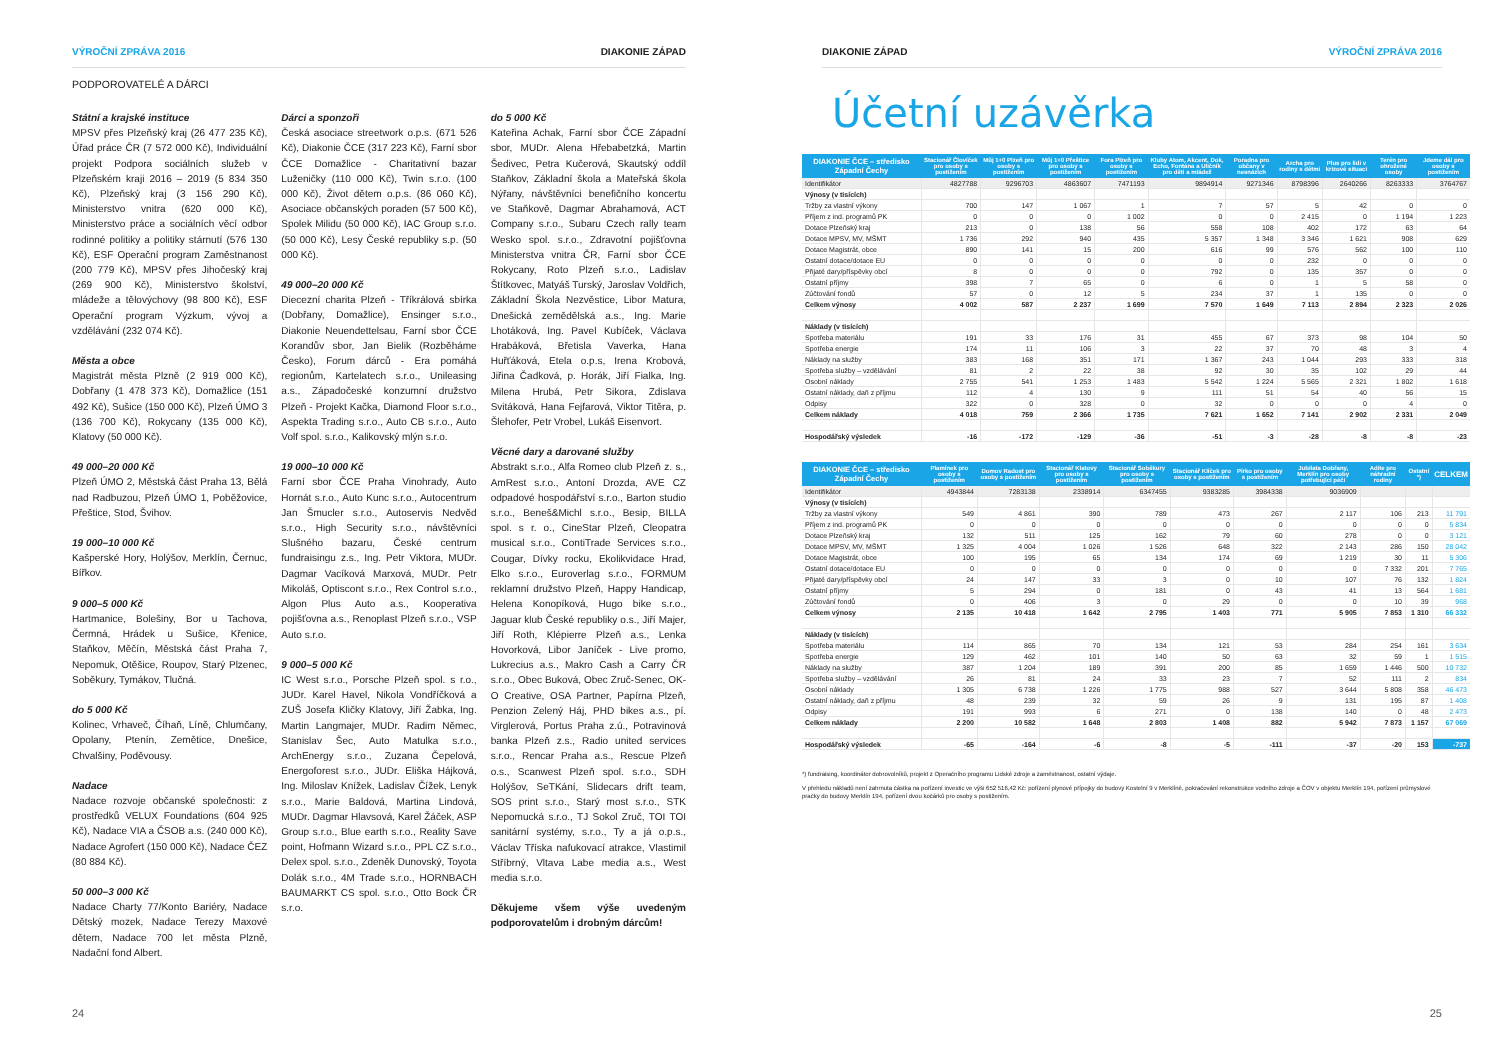VÝROČNÍ ZPRÁVA 2016 DIAKONIE ZÁPAD
PODPOROVATELÉ A DÁRCI
Státní a krajské instituce
MPSV přes Plzeňský kraj (26 477 235 Kč), Úřad práce ČR (7 572 000 Kč), Individuální projekt Podpora sociálních služeb v Plzeňském kraji 2016 – 2019 (5 834 350 Kč), Plzeňský kraj (3 156 290 Kč), Ministerstvo vnitra (620 000 Kč), Ministerstvo práce a sociálních věcí odbor rodinné politiky a politiky stárnutí (576 130 Kč), ESF Operační program Zaměstnanost (200 779 Kč), MPSV přes Jihočeský kraj (269 900 Kč), Ministerstvo školství, mládeže a tělovýchovy (98 800 Kč), ESF Operační program Výzkum, vývoj a vzdělávání (232 074 Kč).
Města a obce
Magistrát města Plzně (2 919 000 Kč), Dobřany (1 478 373 Kč), Domažlice (151 492 Kč), Sušice (150 000 Kč), Plzeň ÚMO 3 (136 700 Kč), Rokycany (135 000 Kč), Klatovy (50 000 Kč).
49 000–20 000 Kč
Plzeň ÚMO 2, Městská část Praha 13, Bělá nad Radbuzou, Plzeň ÚMO 1, Poběžovice, Přeštice, Stod, Švihov.
19 000–10 000 Kč
Kašperské Hory, Holýšov, Merklín, Černuc, Bířkov.
9 000–5 000 Kč
Hartmanice, Bolešiny, Bor u Tachova, Čermná, Hrádek u Sušice, Křenice, Staňkov, Měčín, Městská část Praha 7, Nepomuk, Otěšice, Roupov, Starý Plzenec, Soběkury, Tymákov, Tlučná.
do 5 000 Kč
Kolinec, Vrhaveč, Číhaň, Líně, Chlumčany, Opolany, Ptenín, Zemětice, Dnešice, Chvalšiny, Poděvousy.
Nadace
Nadace rozvoje občanské společnosti: z prostředků VELUX Foundations (604 925 Kč), Nadace VIA a ČSOB a.s. (240 000 Kč), Nadace Agrofert (150 000 Kč), Nadace ČEZ (80 884 Kč).
50 000–3 000 Kč
Nadace Charty 77/Konto Bariéry, Nadace Dětský mozek, Nadace Terezy Maxové dětem, Nadace 700 let města Plzně, Nadační fond Albert.
Dárci a sponzoři
Česká asociace streetwork o.p.s. (671 526 Kč), Diakonie ČCE (317 223 Kč), Farní sbor ČCE Domažlice - Charitativní bazar Luženičky (110 000 Kč), Twin s.r.o. (100 000 Kč), Život dětem o.p.s. (86 060 Kč), Asociace občanských poraden (57 500 Kč), Spolek Milidu (50 000 Kč), IAC Group s.r.o. (50 000 Kč), Lesy České republiky s.p. (50 000 Kč).
49 000–20 000 Kč
Diecezní charita Plzeň - Tříkrálová sbírka (Dobřany, Domažlice), Ensinger s.r.o., Diakonie Neuendettelsau, Farní sbor ČCE Korandův sbor, Jan Bielik (Rozběháme Česko), Forum dárců - Era pomáhá regionům, Kartelatech s.r.o., Unileasing a.s., Západočeské konzumní družstvo Plzeň - Projekt Kačka, Diamond Floor s.r.o., Aspekta Trading s.r.o., Auto CB s.r.o., Auto Volf spol. s.r.o., Kalikovský mlýn s.r.o.
19 000–10 000 Kč
Farní sbor ČCE Praha Vinohrady, Auto Hornát s.r.o., Auto Kunc s.r.o., Autocentrum Jan Šmucler s.r.o., Autoservis Nedvěd s.r.o., High Security s.r.o., návštěvníci Slušného bazaru, České centrum fundraisingu z.s., Ing. Petr Viktora, MUDr. Dagmar Vacíková Marxová, MUDr. Petr Mikoláš, Optiscont s.r.o., Rex Control s.r.o., Algon Plus Auto a.s., Kooperativa pojišťovna a.s., Renoplast Plzeň s.r.o., VSP Auto s.r.o.
9 000–5 000 Kč
IC West s.r.o., Porsche Plzeň spol. s r.o., JUDr. Karel Havel, Nikola Vondříčková a ZUŠ Josefa Kličky Klatovy, Jiří Žabka, Ing. Martin Langmajer, MUDr. Radim Němec, Stanislav Šec, Auto Matulka s.r.o., ArchEnergy s.r.o., Zuzana Čepelová, Energoforest s.r.o., JUDr. Eliška Hájková, Ing. Miloslav Knížek, Ladislav Čížek, Lenyk s.r.o., Marie Baldová, Martina Lindová, MUDr. Dagmar Hlavsová, Karel Žáček, ASP Group s.r.o., Blue earth s.r.o., Reality Save point, Hofmann Wizard s.r.o., PPL CZ s.r.o., Delex spol. s.r.o., Zdeněk Dunovský, Toyota Dolák s.r.o., 4M Trade s.r.o., HORNBACH BAUMARKT CS spol. s.r.o., Otto Bock ČR s.r.o.
do 5 000 Kč
Kateřina Achak, Farní sbor ČCE Západní sbor, MUDr. Alena Hřebabetzká, Martin Šedivec, Petra Kučerová, Skautský oddíl Staňkov, Základní škola a Mateřská škola Nýřany, návštěvníci benefičního koncertu ve Staňkově, Dagmar Abrahamová, ACT Company s.r.o., Subaru Czech rally team Wesko spol. s.r.o., Zdravotní pojišťovna Ministerstva vnitra ČR, Farní sbor ČCE Rokycany, Roto Plzeň s.r.o., Ladislav Štítkovec, Matyáš Turský, Jaroslav Voldřich, Základní Škola Nezvěstice, Libor Matura, Dnešická zemědělská a.s., Ing. Marie Lhotáková, Ing. Pavel Kubíček, Václava Hrabáková, Břetisla Vaverka, Hana Huřťáková, Etela o.p.s, Irena Krobová, Jiřina Čadková, p. Horák, Jiří Fialka, Ing. Milena Hrubá, Petr Sikora, Zdislava Svitáková, Hana Fejfarová, Viktor Titěra, p. Šlehofer, Petr Vrobel, Lukáš Eisenvort.
Věcné dary a darované služby
Abstrakt s.r.o., Alfa Romeo club Plzeň z. s., AmRest s.r.o., Antoní Drozda, AVE CZ odpadové hospodářství s.r.o., Barton studio s.r.o., Beneš&Michl s.r.o., Besip, BILLA spol. s r. o., CineStar Plzeň, Cleopatra musical s.r.o., ContiTrade Services s.r.o., Cougar, Dívky rocku, Ekolikvidace Hrad, Elko s.r.o., Euroverlag s.r.o., FORMUM reklamní družstvo Plzeň, Happy Handicap, Helena Konopíková, Hugo bike s.r.o., Jaguar klub České republiky o.s., Jiří Majer, Jiří Roth, Klépierre Plzeň a.s., Lenka Hovorková, Libor Janíček - Live promo, Lukrecius a.s., Makro Cash a Carry ČR s.r.o., Obec Buková, Obec Zruč-Senec, OK-O Creative, OSA Partner, Papírna Plzeň, Penzion Zelený Háj, PHD bikes a.s., pí. Virglerová, Portus Praha z.ú., Potravinová banka Plzeň z.s., Radio united services s.r.o., Rencar Praha a.s., Rescue Plzeň o.s., Scanwest Plzeň spol. s.r.o., SDH Holýšov, SeTKání, Slidecars drift team, SOS print s.r.o., Starý most s.r.o., STK Nepomucká s.r.o., TJ Sokol Zruč, TOI TOI sanitární systémy, s.r.o., Ty a já o.p.s., Václav Tříska nafukovací atrakce, Vlastimil Stříbrný, Vltava Labe media a.s., West media s.r.o.
Děkujeme všem výše uvedeným podporovatelům i drobným dárcům!
24
DIAKONIE ZÁPAD VÝROČNÍ ZPRÁVA 2016
Účetní uzávěrka
| DIAKONIE ČCE – středisko Západní Čechy | Stacionář Človíček pro osoby s postižením | Můj 1+0 Plzeň pro osoby s postižením | Můj 1+0 Přeštice pro osoby s postižením | Fora Plzeň pro osoby s postižením | Kluby Atom, Akcent, Dok, Echo, Fontána a Uličník pro děti a mládež | Poradna pro občany v nesnázích | Archa pro rodiny s dětmi | Plus pro lidi v krizové situaci | Terén pro ohrožené osoby | Jdeme dál pro osoby s postižením |
| --- | --- | --- | --- | --- | --- | --- | --- | --- | --- | --- |
| Identifikátor | 4827788 | 9296703 | 4863607 | 7471193 | 9894914 | 9271346 | 8798396 | 2640266 | 8263333 | 3764767 |
| Výnosy (v tisících) | | | | | | | | | | |
| Tržby za vlastní výkony | 700 | 147 | 1 067 | 1 | 7 | 57 | 5 | 42 | 0 | 0 |
| Příjem z ind. programů PK | 0 | 0 | 0 | 1 002 | 0 | 0 | 2 415 | 0 | 1 194 | 1 223 |
| Dotace Plzeňský kraj | 213 | 0 | 138 | 56 | 558 | 108 | 402 | 172 | 63 | 64 |
| Dotace MPSV, MV, MŠMT | 1 736 | 292 | 940 | 435 | 5 357 | 1 348 | 3 346 | 1 621 | 908 | 629 |
| Dotace Magistrát, obce | 890 | 141 | 15 | 200 | 616 | 99 | 576 | 562 | 100 | 110 |
| Ostatní dotace/dotace EU | 0 | 0 | 0 | 0 | 0 | 0 | 232 | 0 | 0 | 0 |
| Přijaté dary/příspěvky obcí | 8 | 0 | 0 | 0 | 792 | 0 | 135 | 357 | 0 | 0 |
| Ostatní příjmy | 398 | 7 | 65 | 0 | 6 | 0 | 1 | 5 | 58 | 0 |
| Zúčtování fondů | 57 | 0 | 12 | 5 | 234 | 37 | 1 | 135 | 0 | 0 |
| Celkem výnosy | 4 002 | 587 | 2 237 | 1 699 | 7 570 | 1 649 | 7 113 | 2 894 | 2 323 | 2 026 |
| Náklady (v tisících) | | | | | | | | | | |
| Spotřeba materiálu | 191 | 33 | 176 | 31 | 455 | 67 | 373 | 98 | 104 | 50 |
| Spotřeba energie | 174 | 11 | 106 | 3 | 22 | 37 | 70 | 48 | 3 | 4 |
| Náklady na služby | 383 | 168 | 351 | 171 | 1 367 | 243 | 1 044 | 293 | 333 | 318 |
| Spotřeba služby – vzdělávání | 81 | 2 | 22 | 38 | 92 | 30 | 35 | 102 | 29 | 44 |
| Osobní náklady | 2 755 | 541 | 1 253 | 1 483 | 5 542 | 1 224 | 5 565 | 2 321 | 1 802 | 1 618 |
| Ostatní náklady, daň z příjmu | 112 | 4 | 130 | 9 | 111 | 51 | 54 | 40 | 56 | 15 |
| Odpisy | 322 | 0 | 328 | 0 | 32 | 0 | 0 | 0 | 4 | 0 |
| Celkem náklady | 4 018 | 759 | 2 366 | 1 735 | 7 621 | 1 652 | 7 141 | 2 902 | 2 331 | 2 049 |
| Hospodářský výsledek | -16 | -172 | -129 | -36 | -51 | -3 | -28 | -8 | -8 | -23 |
| DIAKONIE ČCE – středisko Západní Čechy | Plamínek pro osoby s postižením | Domov Radost pro osoby s postižením | Stacionář Klatovy pro osoby s postižením | Stacionář Soběkury pro osoby s postižením | Stacionář Klíček pro osoby s postižením | Pírko pro osoby s postižením | Jubilata Dobřany, Merklín pro osoby potřebující péči | Adite pro náhradní rodiny | Ostatní *) | CELKEM |
| --- | --- | --- | --- | --- | --- | --- | --- | --- | --- | --- |
| Identifikátor | 4943844 | 7283138 | 2338914 | 6347455 | 9383285 | 3984338 | 9036909 | | | |
| Výnosy (v tisících) | | | | | | | | | | |
| Tržby za vlastní výkony | 549 | 4 861 | 390 | 789 | 473 | 267 | 2 117 | 106 | 213 | 11 791 |
| Příjem z ind. programů PK | 0 | 0 | 0 | 0 | 0 | 0 | 0 | 0 | 0 | 5 834 |
| Dotace Plzeňský kraj | 132 | 511 | 125 | 162 | 79 | 60 | 278 | 0 | 0 | 3 121 |
| Dotace MPSV, MV, MŠMT | 1 325 | 4 004 | 1 026 | 1 526 | 648 | 322 | 2 143 | 286 | 150 | 28 042 |
| Dotace Magistrát, obce | 100 | 195 | 65 | 134 | 174 | 69 | 1 219 | 30 | 11 | 5 306 |
| Ostatní dotace/dotace EU | 0 | 0 | 0 | 0 | 0 | 0 | 0 | 7 332 | 201 | 7 765 |
| Přijaté dary/příspěvky obcí | 24 | 147 | 33 | 3 | 0 | 10 | 107 | 76 | 132 | 1 824 |
| Ostatní příjmy | 5 | 294 | 0 | 181 | 0 | 43 | 41 | 13 | 564 | 1 681 |
| Zúčtování fondů | 0 | 406 | 3 | 0 | 29 | 0 | 0 | 10 | 39 | 968 |
| Celkem výnosy | 2 135 | 10 418 | 1 642 | 2 795 | 1 403 | 771 | 5 905 | 7 853 | 1 310 | 66 332 |
| Náklady (v tisících) | | | | | | | | | | |
| Spotřeba materiálu | 114 | 865 | 70 | 134 | 121 | 53 | 284 | 254 | 161 | 3 634 |
| Spotřeba energie | 129 | 462 | 101 | 140 | 50 | 63 | 32 | 59 | 1 | 1 515 |
| Náklady na služby | 387 | 1 204 | 189 | 391 | 200 | 85 | 1 659 | 1 446 | 500 | 10 732 |
| Spotřeba služby – vzdělávání | 26 | 81 | 24 | 33 | 23 | 7 | 52 | 111 | 2 | 834 |
| Osobní náklady | 1 305 | 6 738 | 1 226 | 1 775 | 988 | 527 | 3 644 | 5 808 | 358 | 46 473 |
| Ostatní náklady, daň z příjmu | 48 | 239 | 32 | 59 | 26 | 9 | 131 | 195 | 87 | 1 408 |
| Odpisy | 191 | 993 | 6 | 271 | 0 | 138 | 140 | 0 | 48 | 2 473 |
| Celkem náklady | 2 200 | 10 582 | 1 648 | 2 803 | 1 408 | 882 | 5 942 | 7 873 | 1 157 | 67 069 |
| Hospodářský výsledek | -65 | -164 | -6 | -8 | -5 | -111 | -37 | -20 | 153 | -737 |
*) fundraising, koordinátor dobrovolníků, projekt z Operačního programu Lidské zdroje a zaměstnanost, ostatní výdaje.
V přehledu nákladů není zahrnuta částka na pořízení investic ve výši 652 516,42 Kč: pořízení plynové přípojky do budovy Kostelní 9 v Merklíně, pokračování rekonstrukce vodního zdroje a ČOV v objektu Merklín 194, pořízení průmyslové pračky do budovy Merklín 194, pořízení dvou kočárků pro osoby s postižením.
25